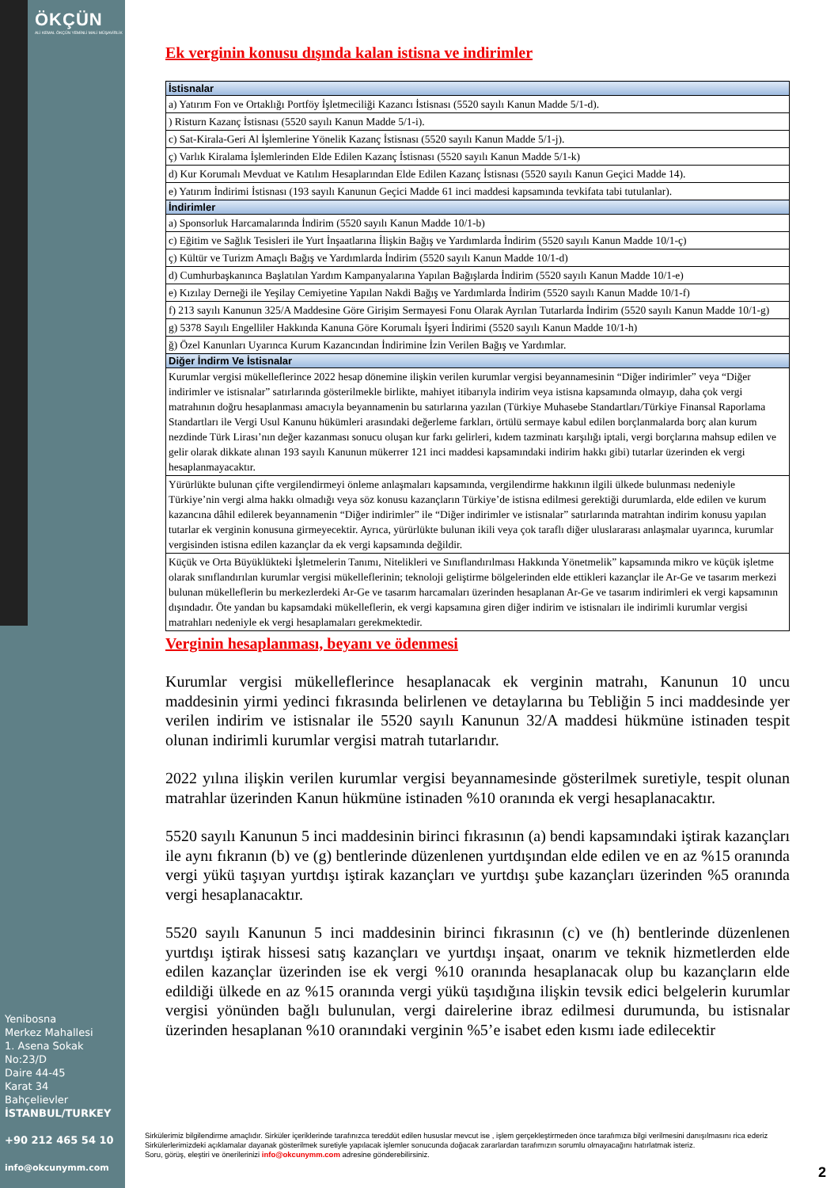ÖKÇÜN
ALİ KEMAL ÖKÇÜN YEMİNLİ MALİ MÜŞAVİRLİK
Ek verginin konusu dışında kalan istisna ve indirimler
| İstisnalar |
| --- |
| a) Yatırım Fon ve Ortaklığı Portföy İşletmeciliği Kazancı İstisnası (5520 sayılı Kanun Madde 5/1-d). |
| ) Risturn Kazanç İstisnası (5520 sayılı Kanun Madde 5/1-i). |
| c) Sat-Kirala-Geri Al İşlemlerine Yönelik Kazanç İstisnası (5520 sayılı Kanun Madde 5/1-j). |
| ç) Varlık Kiralama İşlemlerinden Elde Edilen Kazanç İstisnası (5520 sayılı Kanun Madde 5/1-k) |
| d) Kur Korumalı Mevduat ve Katılım Hesaplarından Elde Edilen Kazanç İstisnası (5520 sayılı Kanun Geçici Madde 14). |
| e) Yatırım İndirimi İstisnası (193 sayılı Kanunun Geçici Madde 61 inci maddesi kapsamında tevkifata tabi tutulanlar). |
| İndirimler |
| a) Sponsorluk Harcamalarında İndirim (5520 sayılı Kanun Madde 10/1-b) |
| c) Eğitim ve Sağlık Tesisleri ile Yurt İnşaatlarına İlişkin Bağış ve Yardımlarda İndirim (5520 sayılı Kanun Madde 10/1-ç) |
| ç) Kültür ve Turizm Amaçlı Bağış ve Yardımlarda İndirim (5520 sayılı Kanun Madde 10/1-d) |
| d) Cumhurbaşkanınca Başlatılan Yardım Kampanyalarına Yapılan Bağışlarda İndirim (5520 sayılı Kanun Madde 10/1-e) |
| e) Kızılay Derneği ile Yeşilay Cemiyetine Yapılan Nakdi Bağış ve Yardımlarda İndirim (5520 sayılı Kanun Madde 10/1-f) |
| f) 213 sayılı Kanunun 325/A Maddesine Göre Girişim Sermayesi Fonu Olarak Ayrılan Tutarlarda İndirim (5520 sayılı Kanun Madde 10/1-g) |
| g) 5378 Sayılı Engelliler Hakkında Kanuna Göre Korumalı İşyeri İndirimi (5520 sayılı Kanun Madde 10/1-h) |
| ğ) Özel Kanunları Uyarınca Kurum Kazancından İndirimine İzin Verilen Bağış ve Yardımlar. |
| Diğer İndirm Ve İstisnalar |
| Kurumlar vergisi mükelleflerince 2022 hesap dönemine ilişkin verilen kurumlar vergisi beyannamesinin “Diğer indirimler” veya “Diğer indirimler ve istisnalar” satırlarında gösterilmekle birlikte, mahiyet itibarıyla indirim veya istisna kapsamında olmayıp, daha çok vergi matrahının doğru hesaplanması amacıyla beyannamenin bu satırlarına yazılan (Türkiye Muhasebe Standartları/Türkiye Finansal Raporlama Standartları ile Vergi Usul Kanunu hükümleri arasındaki değerleme farkları, örtülü sermaye kabul edilen borçlanmalarda borç alan kurum nezdinde Türk Lirası’nın değer kazanması sonucu oluşan kur farkı gelirleri, kıdem tazminatı karşılığı iptali, vergi borçlarına mahsup edilen ve gelir olarak dikkate alınan 193 sayılı Kanunun mükerrer 121 inci maddesi kapsamındaki indirim hakkı gibi) tutarlar üzerinden ek vergi hesaplanmayacaktır. |
| Yürürlükte bulunan çifte vergilendirmeyi önleme anlaşmaları kapsamında, vergilendirme hakkının ilgili ülkede bulunması nedeniyle Türkiye’nin vergi alma hakkı olmadığı veya söz konusu kazançların Türkiye’de istisna edilmesi gerektiği durumlarda, elde edilen ve kurum kazancına dâhil edilerek beyannamenin “Diğer indirimler” ile “Diğer indirimler ve istisnalar” satırlarında matrahtan indirim konusu yapılan tutarlar ek verginin konusuna girmeyecektir. Ayrıca, yürürlükte bulunan ikili veya çok taraflı diğer uluslararası anlaşmalar uyarınca, kurumlar vergisinden istisna edilen kazançlar da ek vergi kapsamında değildir. |
| Küçük ve Orta Büyüklükteki İşletmelerin Tanımı, Nitelikleri ve Sınıflandırılması Hakkında Yönetmelik” kapsamında mikro ve küçük işletme olarak sınıflandırılan kurumlar vergisi mükelleflerinin; teknoloji geliştirme bölgelerinden elde ettikleri kazançlar ile Ar-Ge ve tasarım merkezi bulunan mükelleflerin bu merkezlerdeki Ar-Ge ve tasarım harcamaları üzerinden hesaplanan Ar-Ge ve tasarım indirimleri ek vergi kapsamının dışındadır. Öte yandan bu kapsamdaki mükelleflerin, ek vergi kapsamına giren diğer indirim ve istisnaları ile indirimli kurumlar vergisi matrahları nedeniyle ek vergi hesaplamaları gerekmektedir. |
Verginin hesaplanması, beyanı ve ödenmesi
Kurumlar vergisi mükelleflerince hesaplanacak ek verginin matrahı, Kanunun 10 uncu maddesinin yirmi yedinci fıkrasında belirlenen ve detaylarına bu Tebliğin 5 inci maddesinde yer verilen indirim ve istisnalar ile 5520 sayılı Kanunun 32/A maddesi hükmüne istinaden tespit olunan indirimli kurumlar vergisi matrah tutarlarıdır.
2022 yılına ilişkin verilen kurumlar vergisi beyannamesinde gösterilmek suretiyle, tespit olunan matrahlar üzerinden Kanun hükmüne istinaden %10 oranında ek vergi hesaplanacaktır.
5520 sayılı Kanunun 5 inci maddesinin birinci fıkrasının (a) bendi kapsamındaki iştirak kazançları ile aynı fıkranın (b) ve (g) bentlerinde düzenlenen yurtdışından elde edilen ve en az %15 oranında vergi yükü taşıyan yurtdışı iştirak kazançları ve yurtdışı şube kazançları üzerinden %5 oranında vergi hesaplanacaktır.
5520 sayılı Kanunun 5 inci maddesinin birinci fıkrasının (c) ve (h) bentlerinde düzenlenen yurtdışı iştirak hissesi satış kazançları ve yurtdışı inşaat, onarım ve teknik hizmetlerden elde edilen kazançlar üzerinden ise ek vergi %10 oranında hesaplanacak olup bu kazançların elde edildiği ülkede en az %15 oranında vergi yükü taşıdığına ilişkin tevsik edici belgelerin kurumlar vergisi yönünden bağlı bulunulan, vergi dairelerine ibraz edilmesi durumunda, bu istisnalar üzerinden hesaplanan %10 oranındaki verginin %5’e isabet eden kısmı iade edilecektir
Yenibosna
Merkez Mahallesi
1. Asena Sokak
No:23/D
Daire 44-45
Karat 34
Bahçelievler
İSTANBUL/TURKEY
+90 212 465 54 10
info@okcunymm.com
Sirkülerimiz bilgilendirme amaçlıdır. Sirküler içeriklerinde tarafınızca tereddüt edilen hususlar mevcut ise , işlem gerçekleştirmeden önce tarafımıza bilgi verilmesini danışılmasını rica ederiz Sirkülerlerimizdeki açıklamalar dayanak gösterilmek suretiyle yapılacak işlemler sonucunda doğacak zararlardan tarafımızın sorumlu olmayacağını hatırlatmak isteriz.
Soru, görüş, eleştiri ve önerilerinizi info@okcunymm.com adresine gönderebilirsiniz.
2